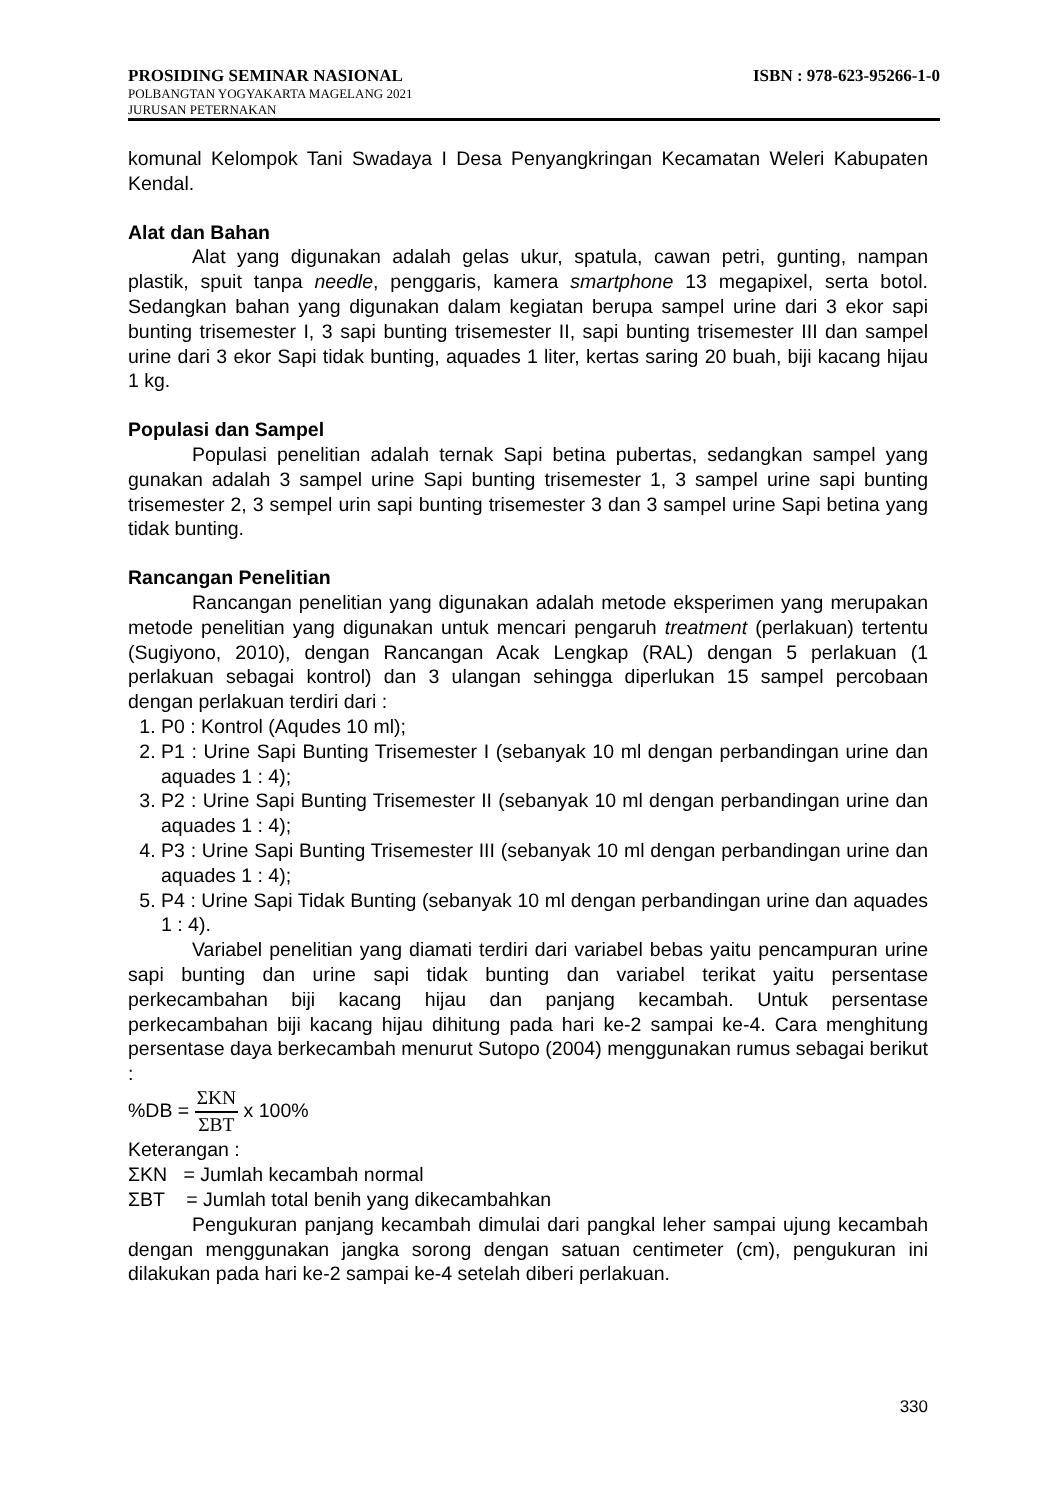PROSIDING SEMINAR NASIONAL ISBN : 978-623-95266-1-0
POLBANGTAN YOGYAKARTA MAGELANG 2021
JURUSAN PETERNAKAN
komunal Kelompok Tani Swadaya I Desa Penyangkringan Kecamatan Weleri Kabupaten Kendal.
Alat dan Bahan
Alat yang digunakan adalah gelas ukur, spatula, cawan petri, gunting, nampan plastik, spuit tanpa needle, penggaris, kamera smartphone 13 megapixel, serta botol. Sedangkan bahan yang digunakan dalam kegiatan berupa sampel urine dari 3 ekor sapi bunting trisemester I, 3 sapi bunting trisemester II, sapi bunting trisemester III dan sampel urine dari 3 ekor Sapi tidak bunting, aquades 1 liter, kertas saring 20 buah, biji kacang hijau 1 kg.
Populasi dan Sampel
Populasi penelitian adalah ternak Sapi betina pubertas, sedangkan sampel yang gunakan adalah 3 sampel urine Sapi bunting trisemester 1, 3 sampel urine sapi bunting trisemester 2, 3 sempel urin sapi bunting trisemester 3 dan 3 sampel urine Sapi betina yang tidak bunting.
Rancangan Penelitian
Rancangan penelitian yang digunakan adalah metode eksperimen yang merupakan metode penelitian yang digunakan untuk mencari pengaruh treatment (perlakuan) tertentu (Sugiyono, 2010), dengan Rancangan Acak Lengkap (RAL) dengan 5 perlakuan (1 perlakuan sebagai kontrol) dan 3 ulangan sehingga diperlukan 15 sampel percobaan dengan perlakuan terdiri dari :
1. P0 : Kontrol (Aqudes 10 ml);
2. P1 : Urine Sapi Bunting Trisemester I (sebanyak 10 ml dengan perbandingan urine dan aquades 1 : 4);
3. P2 : Urine Sapi Bunting Trisemester II (sebanyak 10 ml dengan perbandingan urine dan aquades 1 : 4);
4. P3 : Urine Sapi Bunting Trisemester III (sebanyak 10 ml dengan perbandingan urine dan aquades 1 : 4);
5. P4 : Urine Sapi Tidak Bunting (sebanyak 10 ml dengan perbandingan urine dan aquades 1 : 4).
Variabel penelitian yang diamati terdiri dari variabel bebas yaitu pencampuran urine sapi bunting dan urine sapi tidak bunting dan variabel terikat yaitu persentase perkecambahan biji kacang hijau dan panjang kecambah. Untuk persentase perkecambahan biji kacang hijau dihitung pada hari ke-2 sampai ke-4. Cara menghitung persentase daya berkecambah menurut Sutopo (2004) menggunakan rumus sebagai berikut :
%DB = ΣKN ΣBT x 100%
Keterangan :
ΣKN = Jumlah kecambah normal
ΣBT = Jumlah total benih yang dikecambahkan
Pengukuran panjang kecambah dimulai dari pangkal leher sampai ujung kecambah dengan menggunakan jangka sorong dengan satuan centimeter (cm), pengukuran ini dilakukan pada hari ke-2 sampai ke-4 setelah diberi perlakuan.
330